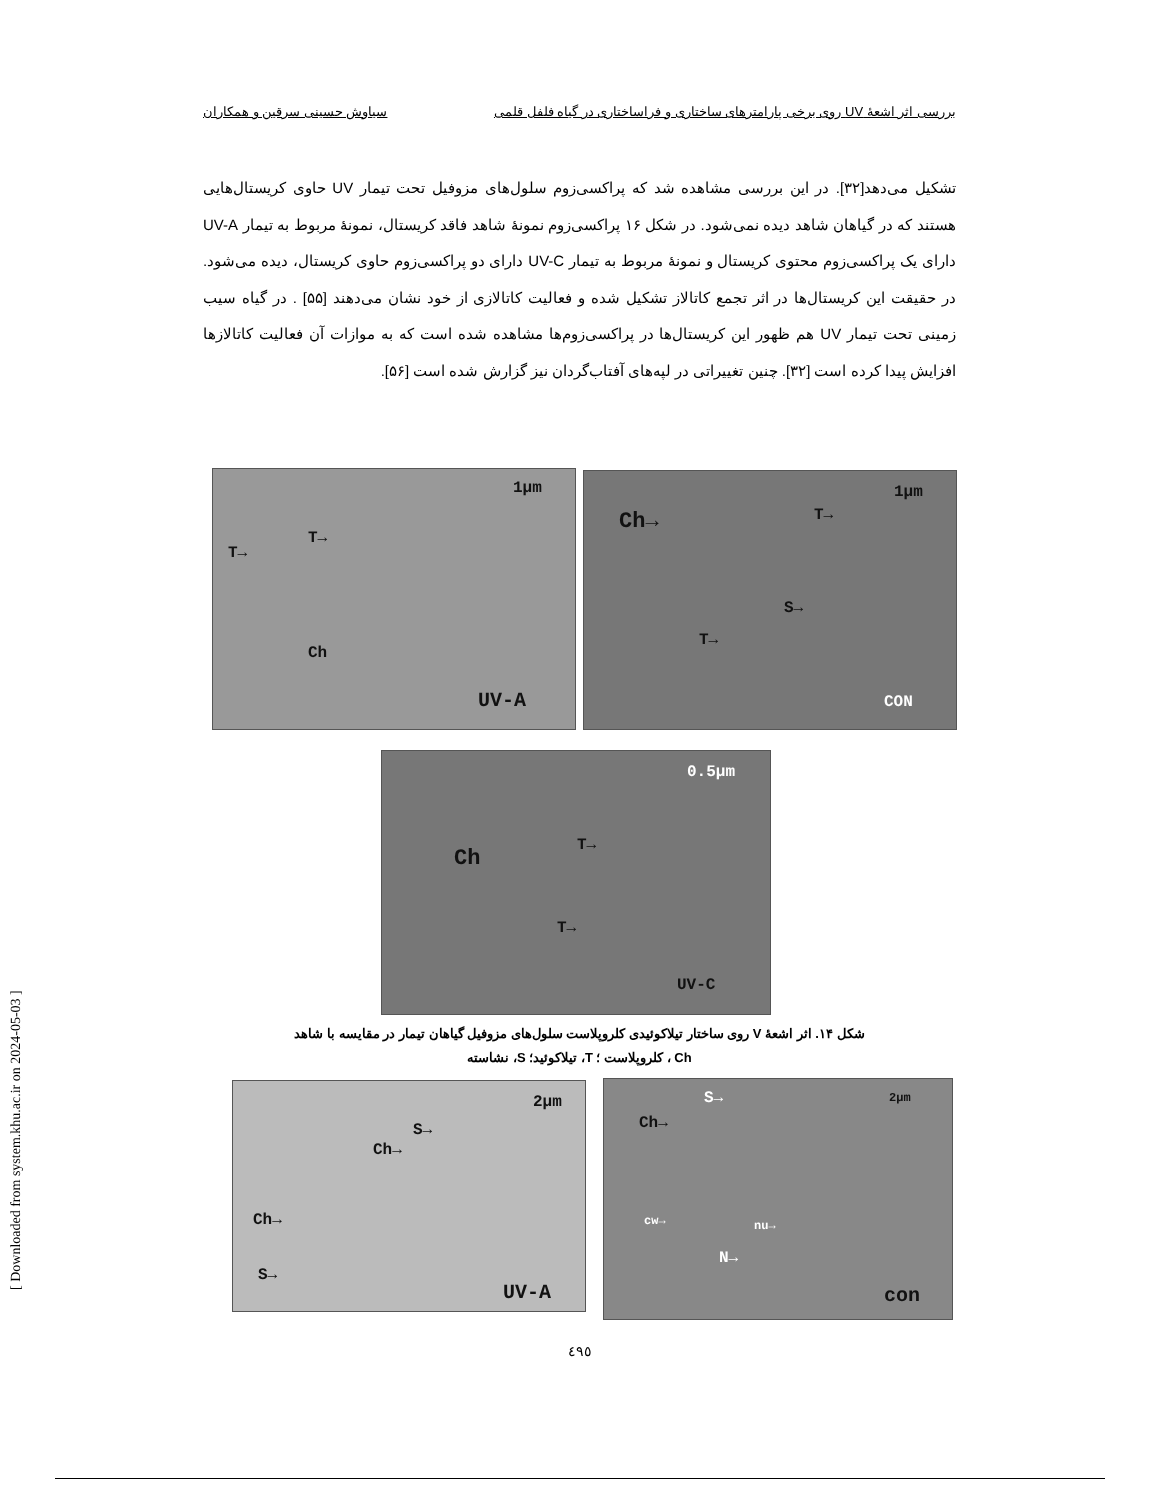بررسی اثر اشعهٔ UV روی برخی پارامترهای ساختاری و فراساختاری در گیاه فلفل قلمی سیاوش حسینی سرقین و همکاران
تشکیل می‌دهد[۳۲]. در این بررسی مشاهده شد که پراکسی‌زوم سلول‌های مزوفیل تحت تیمار UV حاوی کریستال‌هایی هستند که در گیاهان شاهد دیده نمی‌شود. در شکل ۱۶ پراکسی‌زوم نمونهٔ شاهد فاقد کریستال، نمونهٔ مربوط به تیمار UV-A دارای یک پراکسی‌زوم محتوی کریستال و نمونهٔ مربوط به تیمار UV-C دارای دو پراکسی‌زوم حاوی کریستال، دیده می‌شود. در حقیقت این کریستال‌ها در اثر تجمع کاتالاز تشکیل شده و فعالیت کاتالازی از خود نشان می‌دهند [۵۵] . در گیاه سیب زمینی تحت تیمار UV هم ظهور این کریستال‌ها در پراکسی‌زوم‌ها مشاهده شده است که به موازات آن فعالیت کاتالازها افزایش پیدا کرده است [۳۲]. چنین تغییراتی در لپه‌های آفتاب‌گردان نیز گزارش شده است [۵۶].
1μm
Ch→ T→
S→
T→
CON
1μm
T→
T→
Ch
UV-A
0.5μm
Ch
T→
T→
UV-C
شکل ۱۴. اثر اشعهٔ V روی ساختار تیلاکوئیدی کلروپلاست سلول‌های مزوفیل گیاهان تیمار در مقایسه با شاهد
Ch ، کلروپلاست ؛ T، تیلاکوئید؛ S، نشاسته
2μm
S→
Ch→
Ch→
S→
UV-A
2μm S→
Ch→
cw→ nu→
N→
con
٤٩٥
[ Downloaded from system.khu.ac.ir on 2024-05-03 ]